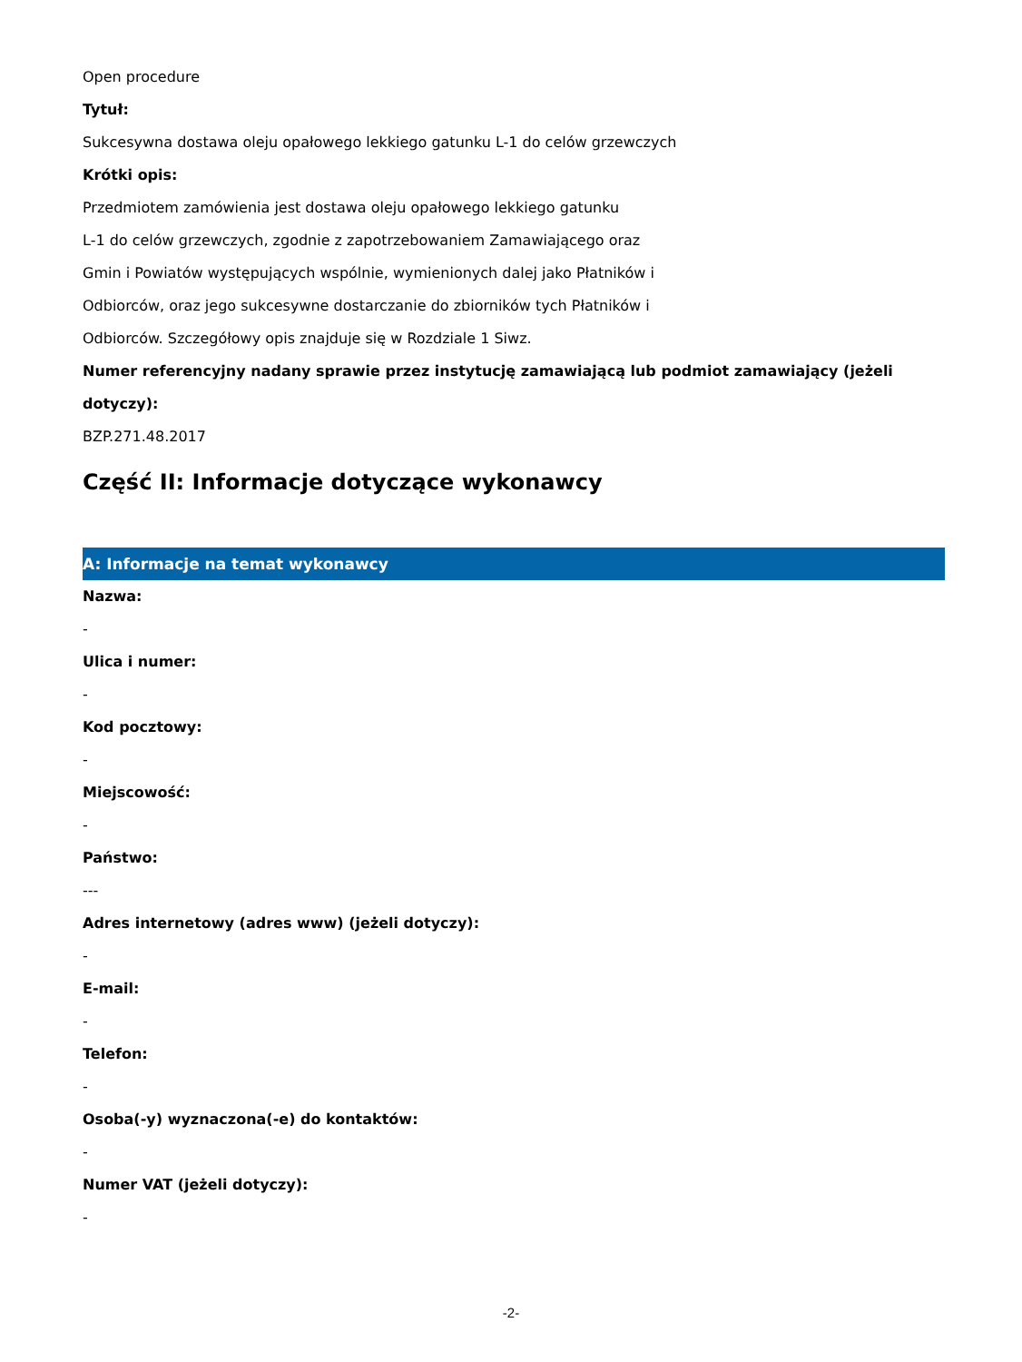Open procedure
Tytuł:
Sukcesywna dostawa oleju opałowego lekkiego gatunku L-1 do celów grzewczych
Krótki opis:
Przedmiotem zamówienia jest dostawa oleju opałowego lekkiego gatunku
L-1 do celów grzewczych, zgodnie z zapotrzebowaniem Zamawiającego oraz
Gmin i Powiatów występujących wspólnie, wymienionych dalej jako Płatników i
Odbiorców, oraz jego sukcesywne dostarczanie do zbiorników tych Płatników i
Odbiorców. Szczegółowy opis znajduje się w Rozdziale 1 Siwz.
Numer referencyjny nadany sprawie przez instytucję zamawiającą lub podmiot zamawiający (jeżeli dotyczy):
BZP.271.48.2017
Część II: Informacje dotyczące wykonawcy
A: Informacje na temat wykonawcy
Nazwa:
-
Ulica i numer:
-
Kod pocztowy:
-
Miejscowość:
-
Państwo:
---
Adres internetowy (adres www) (jeżeli dotyczy):
-
E-mail:
-
Telefon:
-
Osoba(-y) wyznaczona(-e) do kontaktów:
-
Numer VAT (jeżeli dotyczy):
-
-2-